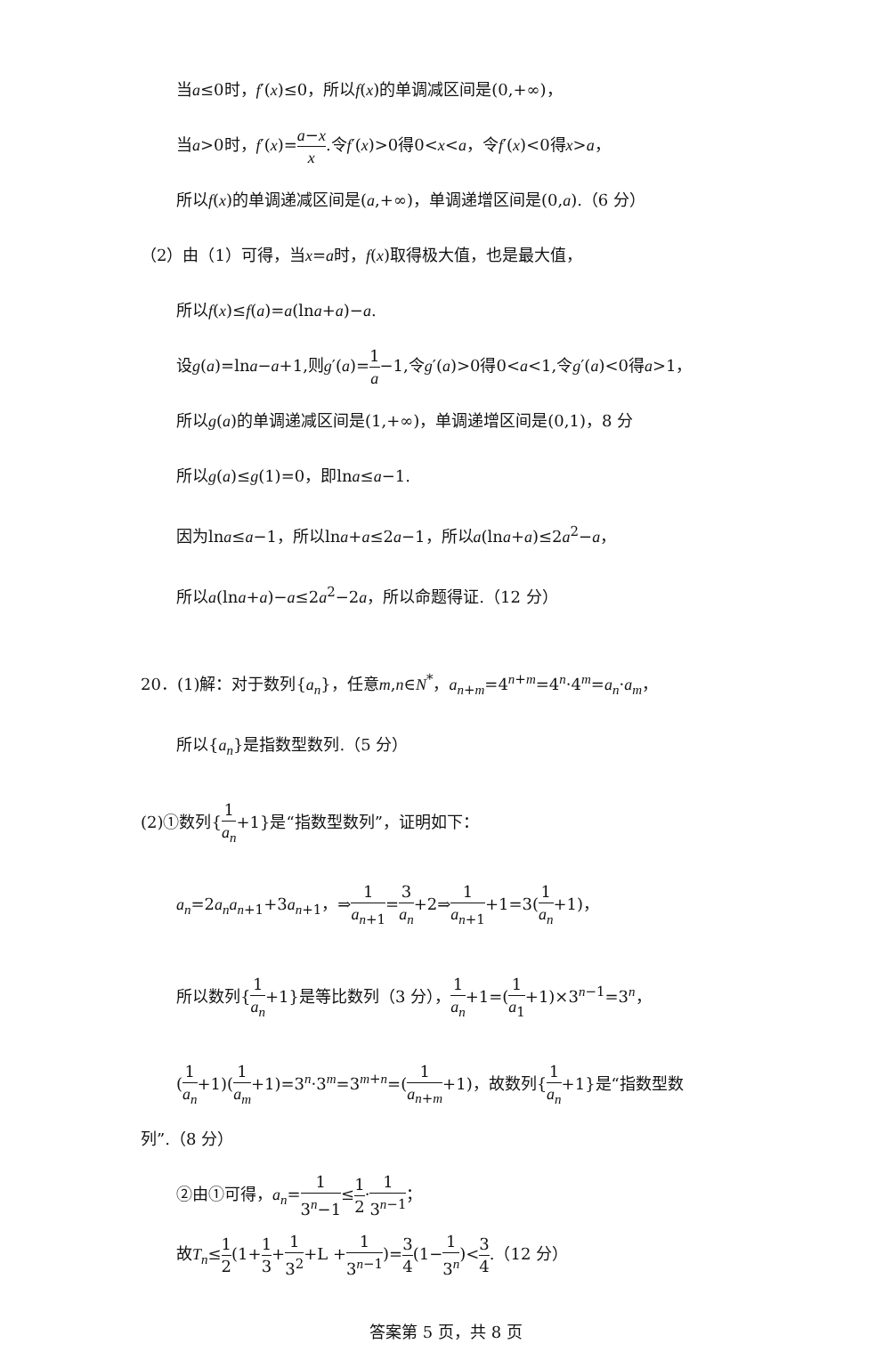当a≤0时，f′(x)≤0，所以f(x)的单调减区间是(0,+∞)，
当a>0时，f′(x)=a−x x.令f′(x)>0得0<x<a，令f′(x)<0得x>a，
所以f(x)的单调递减区间是(a,+∞)，单调递增区间是(0,a).（6 分）
（2）由（1）可得，当x=a时，f(x)取得极大值，也是最大值，
所以f(x)≤f(a)=a(lna+a)−a.
设g(a)=lna−a+1,则g′(a)=1 a−1,令g′(a)>0得0<a<1,令g′(a)<0得a>1，
所以g(a)的单调递减区间是(1,+∞)，单调递增区间是(0,1)，8 分
所以g(a)≤g(1)=0，即lna≤a−1.
因为lna≤a−1，所以lna+a≤2a−1，所以a(lna+a)≤2a<sup>2</sup>−a，
所以a(lna+a)−a≤2a<sup>2</sup>−2a，所以命题得证.（12 分）
20．(1)解：对于数列{a<sub>n</sub>}，任意m,n∈N<sup>*</sup>，a<sub>n+m</sub>=4<sup>n+m</sup>=4<sup>n</sup>·4<sup>m</sup>=a<sub>n</sub>·a<sub>m</sub>，
所以{a<sub>n</sub>}是指数型数列.（5 分）
(2)①数列{1 a<sub>n</sub>+1}是“指数型数列”，证明如下：
a<sub>n</sub>=2a<sub>n</sub>a<sub>n+1</sub>+3a<sub>n+1</sub>，⇒1 a<sub>n+1</sub>=3 a<sub>n</sub>+2⇒1 a<sub>n+1</sub>+1=3(1 a<sub>n</sub>+1)，
所以数列{1 a<sub>n</sub>+1}是等比数列（3 分），1 a<sub>n</sub>+1=(1 a<sub>1</sub>+1)×3<sup>n−1</sup>=3<sup>n</sup>，
(1 a<sub>n</sub>+1)(1 a<sub>m</sub>+1)=3<sup>n</sup>·3<sup>m</sup>=3<sup>m+n</sup>=(1 a<sub>n+m</sub>+1)，故数列{1 a<sub>n</sub>+1}是“指数型数
列”.（8 分）
②由①可得，a<sub>n</sub>=1 3<sup>n</sup>−1≤1 2·1 3<sup>n−1</sup>；
故T<sub>n</sub>≤1 2(1+1 3+1 3<sup>2</sup>+L +1 3<sup>n−1</sup>)=3 4(1−1 3<sup>n</sup>)<3 4.（12 分）
答案第 5 页，共 8 页